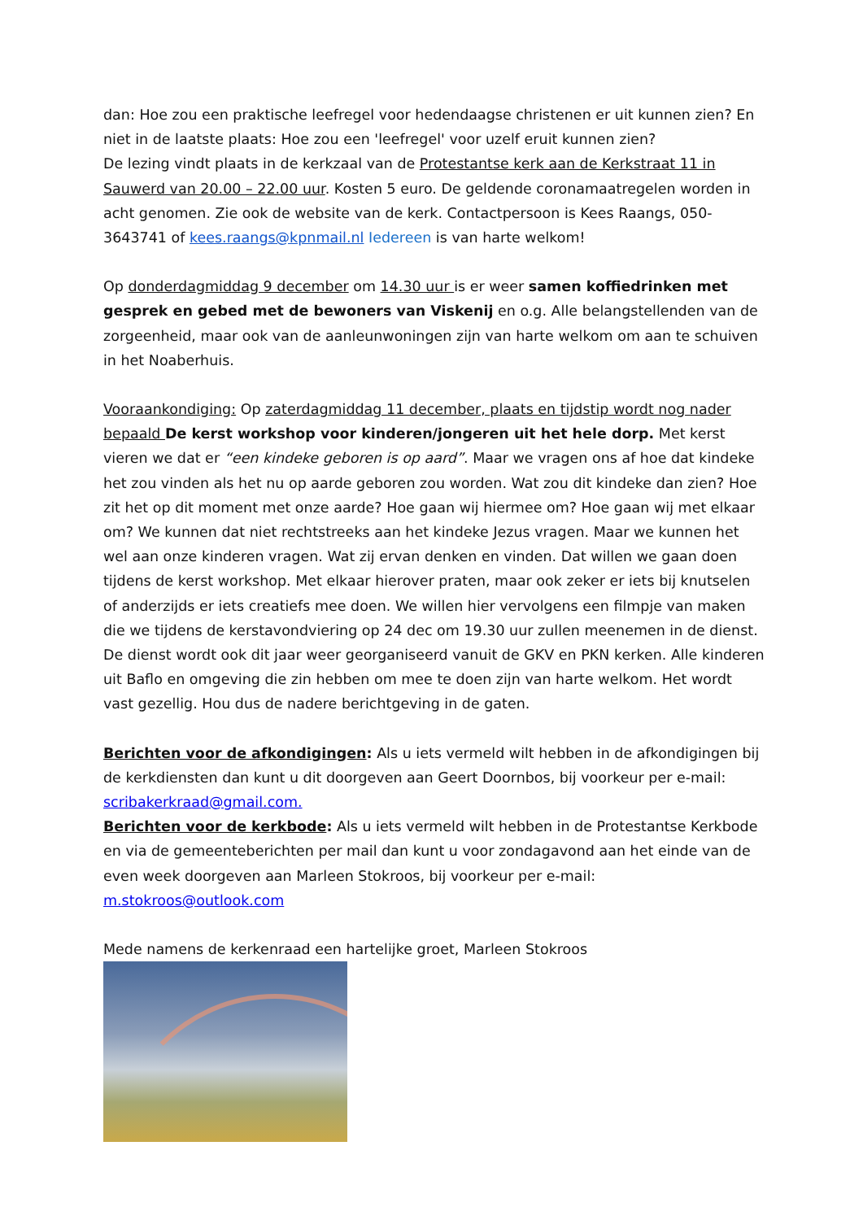dan: Hoe zou een praktische leefregel voor hedendaagse christenen er uit kunnen zien? En niet in de laatste plaats: Hoe zou een 'leefregel' voor uzelf eruit kunnen zien?
De lezing vindt plaats in de kerkzaal van de Protestantse kerk aan de Kerkstraat 11 in Sauwerd van 20.00 – 22.00 uur. Kosten 5 euro. De geldende coronamaatregelen worden in acht genomen. Zie ook de website van de kerk. Contactpersoon is Kees Raangs, 050-3643741 of kees.raangs@kpnmail.nl Iedereen is van harte welkom!
Op donderdagmiddag 9 december om 14.30 uur is er weer samen koffiedrinken met gesprek en gebed met de bewoners van Viskenij en o.g. Alle belangstellenden van de zorgeenheid, maar ook van de aanleunwoningen zijn van harte welkom om aan te schuiven in het Noaberhuis.
Vooraankondiging: Op zaterdagmiddag 11 december, plaats en tijdstip wordt nog nader bepaald De kerst workshop voor kinderen/jongeren uit het hele dorp. Met kerst vieren we dat er “een kindeke geboren is op aard”. Maar we vragen ons af hoe dat kindeke het zou vinden als het nu op aarde geboren zou worden. Wat zou dit kindeke dan zien? Hoe zit het op dit moment met onze aarde? Hoe gaan wij hiermee om? Hoe gaan wij met elkaar om? We kunnen dat niet rechtstreeks aan het kindeke Jezus vragen. Maar we kunnen het wel aan onze kinderen vragen. Wat zij ervan denken en vinden. Dat willen we gaan doen tijdens de kerst workshop. Met elkaar hierover praten, maar ook zeker er iets bij knutselen of anderzijds er iets creatiefs mee doen. We willen hier vervolgens een filmpje van maken die we tijdens de kerstavondviering op 24 dec om 19.30 uur zullen meenemen in de dienst. De dienst wordt ook dit jaar weer georganiseerd vanuit de GKV en PKN kerken. Alle kinderen uit Baflo en omgeving die zin hebben om mee te doen zijn van harte welkom. Het wordt vast gezellig. Hou dus de nadere berichtgeving in de gaten.
Berichten voor de afkondigingen: Als u iets vermeld wilt hebben in de afkondigingen bij de kerkdiensten dan kunt u dit doorgeven aan Geert Doornbos, bij voorkeur per e-mail: scribakerkraad@gmail.com.
Berichten voor de kerkbode: Als u iets vermeld wilt hebben in de Protestantse Kerkbode en via de gemeenteberichten per mail dan kunt u voor zondagavond aan het einde van de even week doorgeven aan Marleen Stokroos, bij voorkeur per e-mail: m.stokroos@outlook.com
Mede namens de kerkenraad een hartelijke groet, Marleen Stokroos